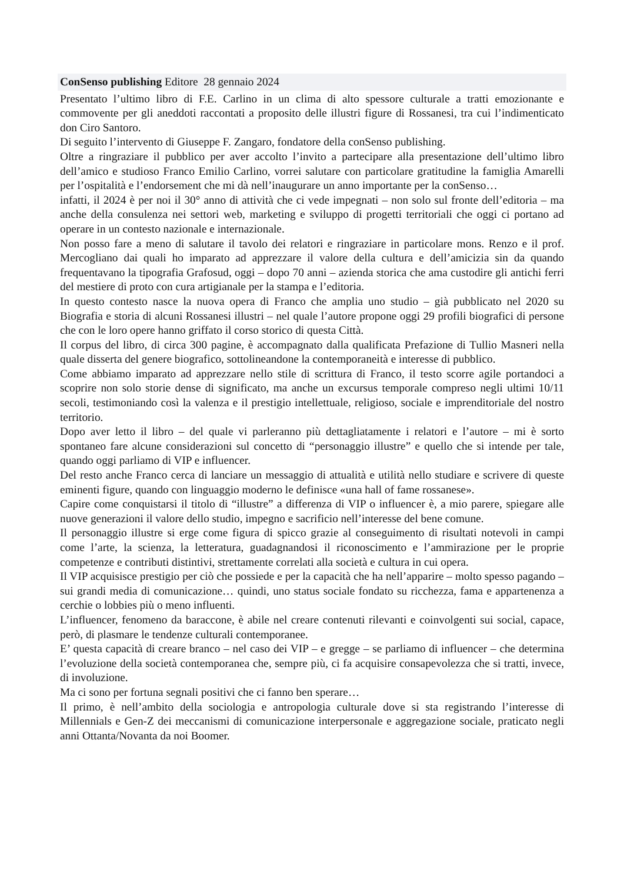ConSenso publishing Editore 28 gennaio 2024
Presentato l’ultimo libro di F.E. Carlino in un clima di alto spessore culturale a tratti emozionante e commovente per gli aneddoti raccontati a proposito delle illustri figure di Rossanesi, tra cui l’indimenticato don Ciro Santoro.
Di seguito l’intervento di Giuseppe F. Zangaro, fondatore della conSenso publishing.
Oltre a ringraziare il pubblico per aver accolto l’invito a partecipare alla presentazione dell’ultimo libro dell’amico e studioso Franco Emilio Carlino, vorrei salutare con particolare gratitudine la famiglia Amarelli per l’ospitalità e l’endorsement che mi dà nell’inaugurare un anno importante per la conSenso…
infatti, il 2024 è per noi il 30° anno di attività che ci vede impegnati – non solo sul fronte dell’editoria – ma anche della consulenza nei settori web, marketing e sviluppo di progetti territoriali che oggi ci portano ad operare in un contesto nazionale e internazionale.
Non posso fare a meno di salutare il tavolo dei relatori e ringraziare in particolare mons. Renzo e il prof. Mercogliano dai quali ho imparato ad apprezzare il valore della cultura e dell’amicizia sin da quando frequentavano la tipografia Grafosud, oggi – dopo 70 anni – azienda storica che ama custodire gli antichi ferri del mestiere di proto con cura artigianale per la stampa e l’editoria.
In questo contesto nasce la nuova opera di Franco che amplia uno studio – già pubblicato nel 2020 su Biografia e storia di alcuni Rossanesi illustri – nel quale l’autore propone oggi 29 profili biografici di persone che con le loro opere hanno griffato il corso storico di questa Città.
Il corpus del libro, di circa 300 pagine, è accompagnato dalla qualificata Prefazione di Tullio Masneri nella quale disserta del genere biografico, sottolineandone la contemporaneità e interesse di pubblico.
Come abbiamo imparato ad apprezzare nello stile di scrittura di Franco, il testo scorre agile portandoci a scoprire non solo storie dense di significato, ma anche un excursus temporale compreso negli ultimi 10/11 secoli, testimoniando così la valenza e il prestigio intellettuale, religioso, sociale e imprenditoriale del nostro territorio.
Dopo aver letto il libro – del quale vi parleranno più dettagliatamente i relatori e l’autore – mi è sorto spontaneo fare alcune considerazioni sul concetto di “personaggio illustre” e quello che si intende per tale, quando oggi parliamo di VIP e influencer.
Del resto anche Franco cerca di lanciare un messaggio di attualità e utilità nello studiare e scrivere di queste eminenti figure, quando con linguaggio moderno le definisce «una hall of fame rossanese».
Capire come conquistarsi il titolo di “illustre” a differenza di VIP o influencer è, a mio parere, spiegare alle nuove generazioni il valore dello studio, impegno e sacrificio nell’interesse del bene comune.
Il personaggio illustre si erge come figura di spicco grazie al conseguimento di risultati notevoli in campi come l’arte, la scienza, la letteratura, guadagnandosi il riconoscimento e l’ammirazione per le proprie competenze e contributi distintivi, strettamente correlati alla società e cultura in cui opera.
Il VIP acquisisce prestigio per ciò che possiede e per la capacità che ha nell’apparire – molto spesso pagando – sui grandi media di comunicazione… quindi, uno status sociale fondato su ricchezza, fama e appartenenza a cerchie o lobbies più o meno influenti.
L’influencer, fenomeno da baraccone, è abile nel creare contenuti rilevanti e coinvolgenti sui social, capace, però, di plasmare le tendenze culturali contemporanee.
E’ questa capacità di creare branco – nel caso dei VIP – e gregge – se parliamo di influencer – che determina l’evoluzione della società contemporanea che, sempre più, ci fa acquisire consapevolezza che si tratti, invece, di involuzione.
Ma ci sono per fortuna segnali positivi che ci fanno ben sperare…
Il primo, è nell’ambito della sociologia e antropologia culturale dove si sta registrando l’interesse di Millennials e Gen-Z dei meccanismi di comunicazione interpersonale e aggregazione sociale, praticato negli anni Ottanta/Novanta da noi Boomer.